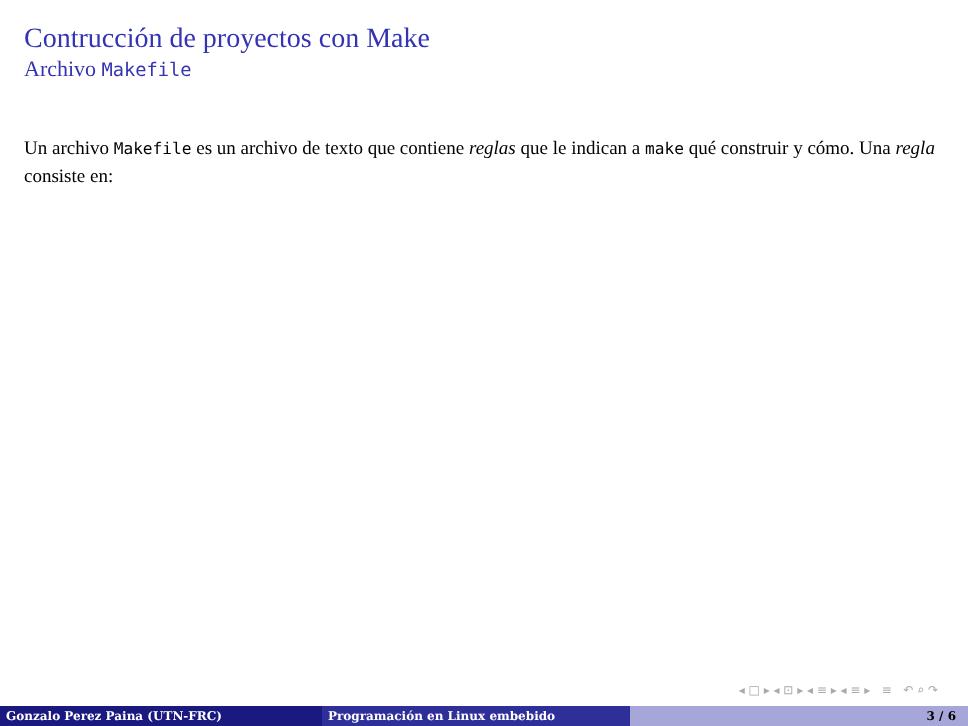Contrucción de proyectos con Make
Archivo Makefile
Un archivo Makefile es un archivo de texto que contiene reglas que le indican a make qué construir y cómo. Una regla consiste en:
◂ □ ▸ ◂ ⊡ ▸ ◂ ≡ ▸ ◂ ≡ ▸ ≡ ↶ ⌕ ↷
Gonzalo Perez Paina (UTN-FRC) Programación en Linux embebido 3 / 6